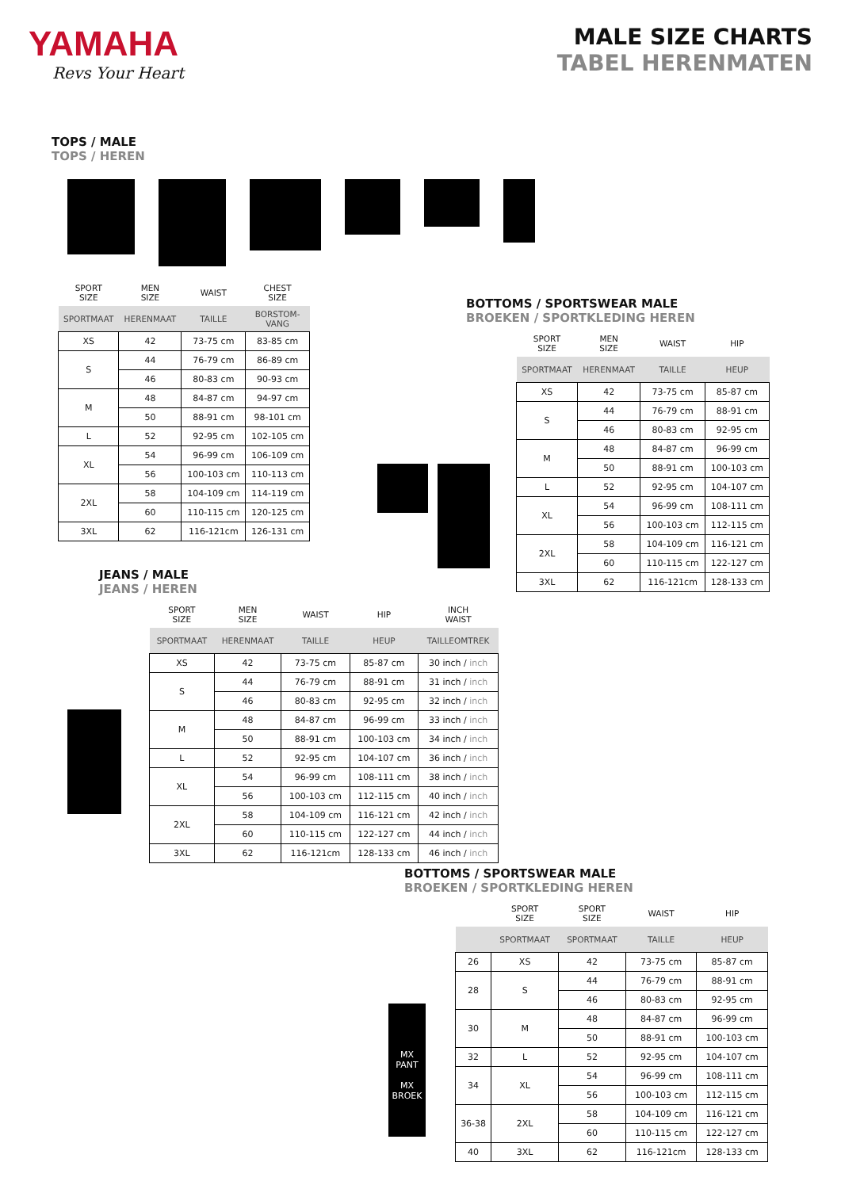YAMAHA
Revs Your Heart
MALE SIZE CHARTS
TABEL HERENMATEN
TOPS / MALE
TOPS / HEREN
| SPORT SIZE | MEN SIZE | WAIST | CHEST SIZE |
| --- | --- | --- | --- |
| SPORTMAAT | HERENMAAT | TAILLE | BORSTOM- VANG |
| XS | 42 | 73-75 cm | 83-85 cm |
| S | 44 | 76-79 cm | 86-89 cm |
| | 46 | 80-83 cm | 90-93 cm |
| M | 48 | 84-87 cm | 94-97 cm |
| | 50 | 88-91 cm | 98-101 cm |
| L | 52 | 92-95 cm | 102-105 cm |
| XL | 54 | 96-99 cm | 106-109 cm |
| | 56 | 100-103 cm | 110-113 cm |
| 2XL | 58 | 104-109 cm | 114-119 cm |
| | 60 | 110-115 cm | 120-125 cm |
| 3XL | 62 | 116-121cm | 126-131 cm |
BOTTOMS / SPORTSWEAR MALE
BROEKEN / SPORTKLEDING HEREN
| SPORT SIZE | MEN SIZE | WAIST | HIP |
| --- | --- | --- | --- |
| SPORTMAAT | HERENMAAT | TAILLE | HEUP |
| XS | 42 | 73-75 cm | 85-87 cm |
| S | 44 | 76-79 cm | 88-91 cm |
| | 46 | 80-83 cm | 92-95 cm |
| M | 48 | 84-87 cm | 96-99 cm |
| | 50 | 88-91 cm | 100-103 cm |
| L | 52 | 92-95 cm | 104-107 cm |
| XL | 54 | 96-99 cm | 108-111 cm |
| | 56 | 100-103 cm | 112-115 cm |
| 2XL | 58 | 104-109 cm | 116-121 cm |
| | 60 | 110-115 cm | 122-127 cm |
| 3XL | 62 | 116-121cm | 128-133 cm |
JEANS / MALE
JEANS / HEREN
| SPORT SIZE | MEN SIZE | WAIST | HIP | INCH WAIST |
| --- | --- | --- | --- | --- |
| SPORTMAAT | HERENMAAT | TAILLE | HEUP | TAILLEOMTREK |
| XS | 42 | 73-75 cm | 85-87 cm | 30 inch / inch |
| S | 44 | 76-79 cm | 88-91 cm | 31 inch / inch |
| | 46 | 80-83 cm | 92-95 cm | 32 inch / inch |
| M | 48 | 84-87 cm | 96-99 cm | 33 inch / inch |
| | 50 | 88-91 cm | 100-103 cm | 34 inch / inch |
| L | 52 | 92-95 cm | 104-107 cm | 36 inch / inch |
| XL | 54 | 96-99 cm | 108-111 cm | 38 inch / inch |
| | 56 | 100-103 cm | 112-115 cm | 40 inch / inch |
| 2XL | 58 | 104-109 cm | 116-121 cm | 42 inch / inch |
| | 60 | 110-115 cm | 122-127 cm | 44 inch / inch |
| 3XL | 62 | 116-121cm | 128-133 cm | 46 inch / inch |
BOTTOMS / SPORTSWEAR MALE
BROEKEN / SPORTKLEDING HEREN
MX
PANT
MX
BROEK
| | SPORT SIZE | SPORT SIZE | WAIST | HIP |
| --- | --- | --- | --- | --- |
| | SPORTMAAT | SPORTMAAT | TAILLE | HEUP |
| 26 | XS | 42 | 73-75 cm | 85-87 cm |
| 28 | S | 44 | 76-79 cm | 88-91 cm |
| | | 46 | 80-83 cm | 92-95 cm |
| 30 | M | 48 | 84-87 cm | 96-99 cm |
| | | 50 | 88-91 cm | 100-103 cm |
| 32 | L | 52 | 92-95 cm | 104-107 cm |
| 34 | XL | 54 | 96-99 cm | 108-111 cm |
| | | 56 | 100-103 cm | 112-115 cm |
| 36-38 | 2XL | 58 | 104-109 cm | 116-121 cm |
| | | 60 | 110-115 cm | 122-127 cm |
| 40 | 3XL | 62 | 116-121cm | 128-133 cm |